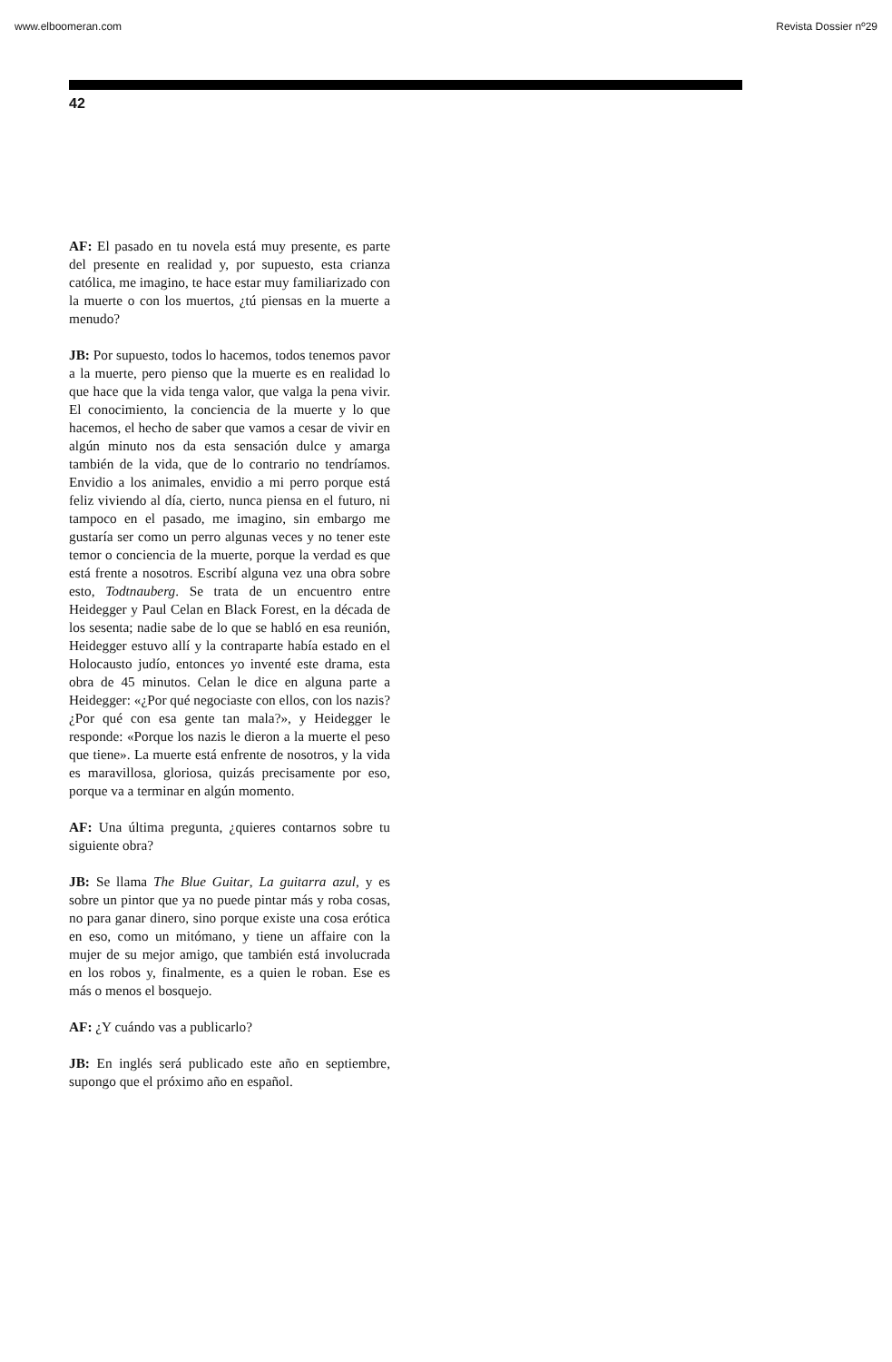www.elboomeran.com Revista Dossier nº29
42
AF: El pasado en tu novela está muy presente, es parte del presente en realidad y, por supuesto, esta crianza católica, me imagino, te hace estar muy familiarizado con la muerte o con los muertos, ¿tú piensas en la muerte a menudo?
JB: Por supuesto, todos lo hacemos, todos tenemos pavor a la muerte, pero pienso que la muerte es en realidad lo que hace que la vida tenga valor, que valga la pena vivir. El conocimiento, la conciencia de la muerte y lo que hacemos, el hecho de saber que vamos a cesar de vivir en algún minuto nos da esta sensación dulce y amarga también de la vida, que de lo contrario no tendríamos. Envidio a los animales, envidio a mi perro porque está feliz viviendo al día, cierto, nunca piensa en el futuro, ni tampoco en el pasado, me imagino, sin embargo me gustaría ser como un perro algunas veces y no tener este temor o conciencia de la muerte, porque la verdad es que está frente a nosotros. Escribí alguna vez una obra sobre esto, Todtnauberg. Se trata de un encuentro entre Heidegger y Paul Celan en Black Forest, en la década de los sesenta; nadie sabe de lo que se habló en esa reunión, Heidegger estuvo allí y la contraparte había estado en el Holocausto judío, entonces yo inventé este drama, esta obra de 45 minutos. Celan le dice en alguna parte a Heidegger: «¿Por qué negociaste con ellos, con los nazis? ¿Por qué con esa gente tan mala?», y Heidegger le responde: «Porque los nazis le dieron a la muerte el peso que tiene». La muerte está enfrente de nosotros, y la vida es maravillosa, gloriosa, quizás precisamente por eso, porque va a terminar en algún momento.
AF: Una última pregunta, ¿quieres contarnos sobre tu siguiente obra?
JB: Se llama The Blue Guitar, La guitarra azul, y es sobre un pintor que ya no puede pintar más y roba cosas, no para ganar dinero, sino porque existe una cosa erótica en eso, como un mitómano, y tiene un affaire con la mujer de su mejor amigo, que también está involucrada en los robos y, finalmente, es a quien le roban. Ese es más o menos el bosquejo.
AF: ¿Y cuándo vas a publicarlo?
JB: En inglés será publicado este año en septiembre, supongo que el próximo año en español.